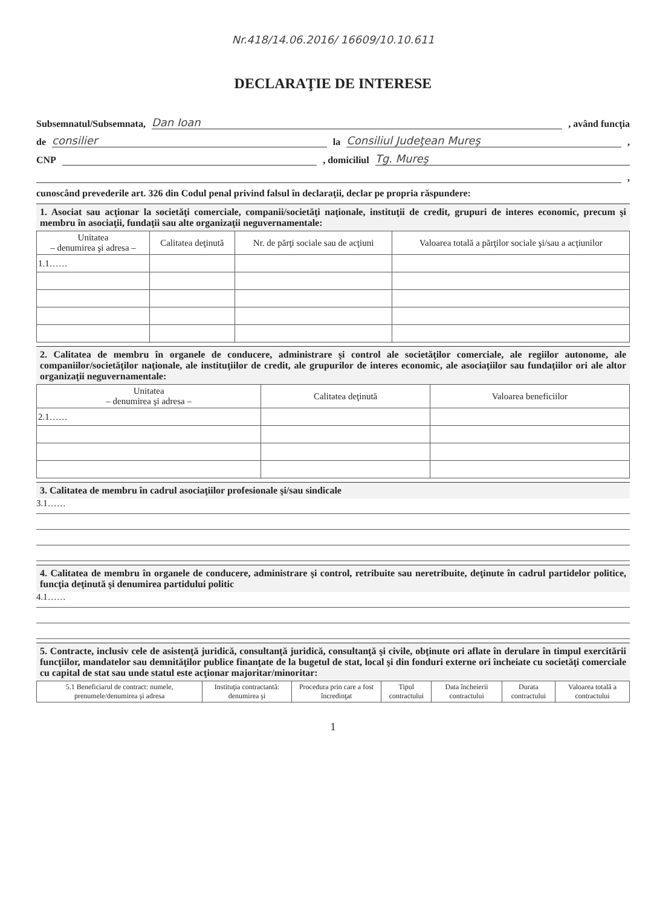Nr.418/14.06.2016/ 16609/10.10.611
DECLARAŢIE DE INTERESE
Subsemnatul/Subsemnata, Dan Ioan , având funcţia
de consilier la Consiliul Judeţean Mureş ,
CNP , domiciliul Tg. Mureş
,
cunoscând prevederile art. 326 din Codul penal privind falsul în declaraţii, declar pe propria răspundere:
1. Asociat sau acţionar la societăţi comerciale, companii/societăţi naţionale, instituţii de credit, grupuri de interes economic, precum şi membru în asociaţii, fundaţii sau alte organizaţii neguvernamentale:
| Unitatea – denumirea şi adresa – | Calitatea deţinută | Nr. de părţi sociale sau de acţiuni | Valoarea totală a părţilor sociale şi/sau a acţiunilor |
| --- | --- | --- | --- |
| 1.1…… | | | |
2. Calitatea de membru în organele de conducere, administrare şi control ale societăţilor comerciale, ale regiilor autonome, ale companiilor/societăţilor naţionale, ale instituţiilor de credit, ale grupurilor de interes economic, ale asociaţiilor sau fundaţiilor ori ale altor organizaţii neguvernamentale:
| Unitatea – denumirea şi adresa – | Calitatea deţinută | Valoarea beneficiilor |
| --- | --- | --- |
| 2.1…… | | |
3. Calitatea de membru în cadrul asociaţiilor profesionale şi/sau sindicale
3.1……
4. Calitatea de membru în organele de conducere, administrare şi control, retribuite sau neretribuite, deţinute în cadrul partidelor politice, funcţia deţinută şi denumirea partidului politic
4.1……
5. Contracte, inclusiv cele de asistenţă juridică, consultanţă juridică, consultanţă şi civile, obţinute ori aflate în derulare în timpul exercitării funcţiilor, mandatelor sau demnităţilor publice finanţate de la bugetul de stat, local şi din fonduri externe ori încheiate cu societăţi comerciale cu capital de stat sau unde statul este acţionar majoritar/minoritar:
| 5.1 Beneficiarul de contract: numele, prenumele/denumirea şi adresa | Instituţia contractantă: denumirea şi | Procedura prin care a fost încredinţat | Tipul contractului | Data încheierii contractului | Durata contractului | Valoarea totală a contractului |
| --- | --- | --- | --- | --- | --- | --- |
1